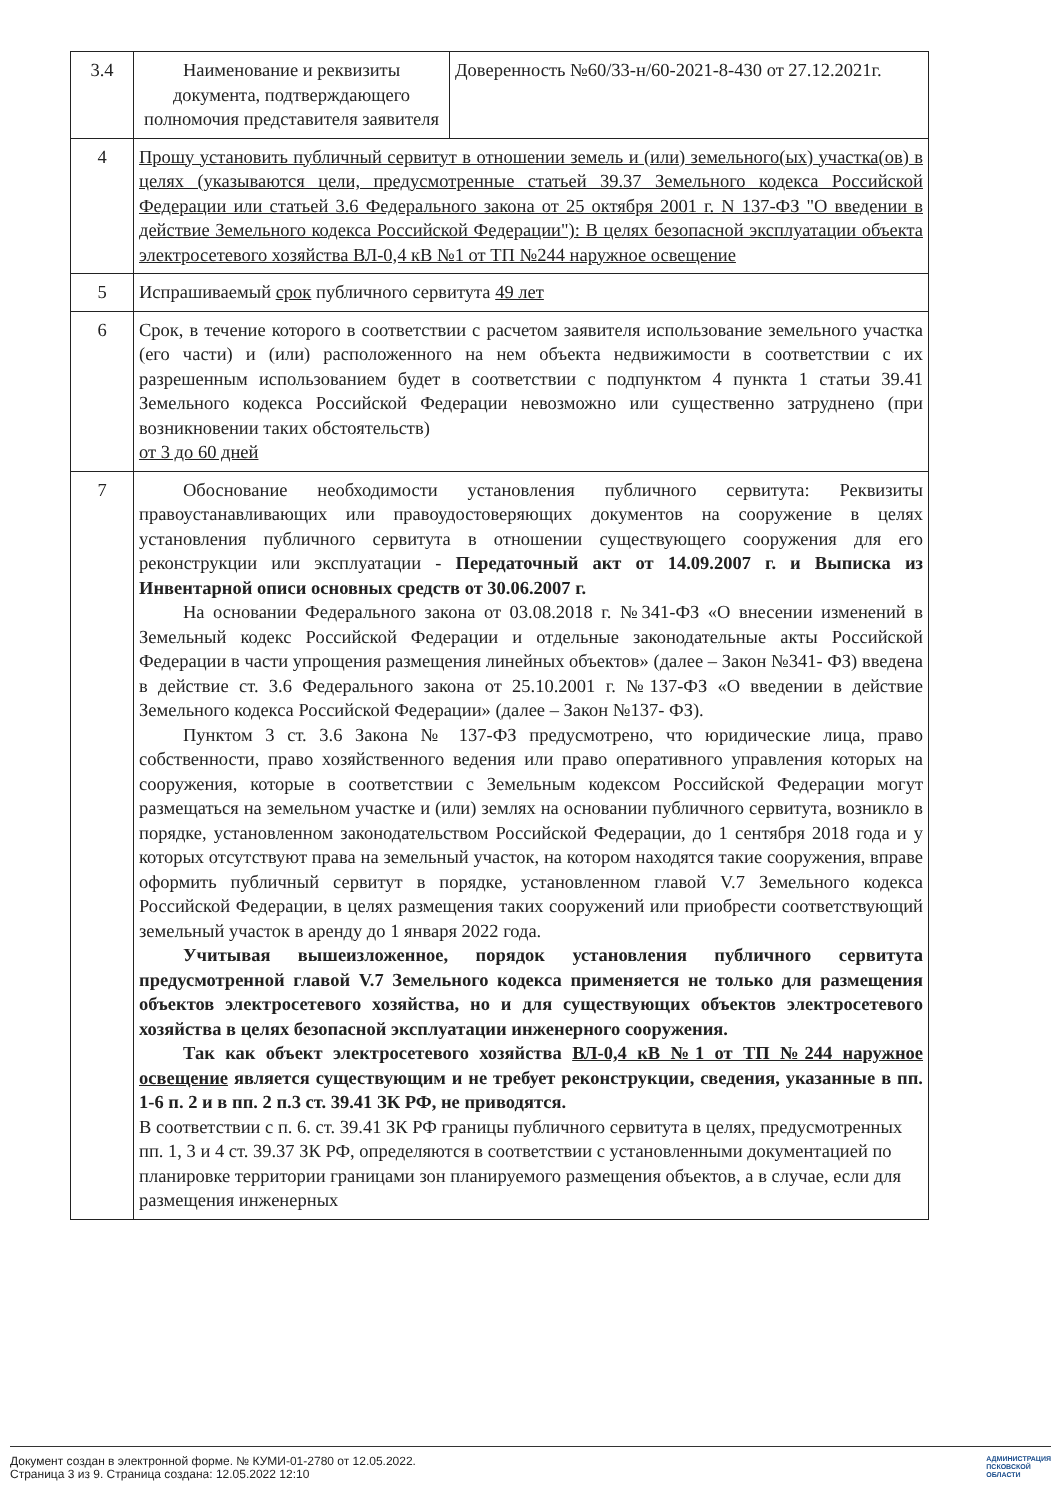| 3.4 | Наименование и реквизиты документа, подтверждающего полномочия представителя заявителя | Доверенность №60/33-н/60-2021-8-430 от 27.12.2021г. |
| 4 | Прошу установить публичный сервитут в отношении земель и (или) земельного(ых) участка(ов) в целях (указываются цели, предусмотренные статьей 39.37 Земельного кодекса Российской Федерации или статьей 3.6 Федерального закона от 25 октября 2001 г. N 137-ФЗ "О введении в действие Земельного кодекса Российской Федерации"): В целях безопасной эксплуатации объекта электросетевого хозяйства ВЛ-0,4 кВ №1 от ТП №244 наружное освещение | |
| 5 | Испрашиваемый срок публичного сервитута 49 лет | |
| 6 | Срок, в течение которого в соответствии с расчетом заявителя использование земельного участка (его части) и (или) расположенного на нем объекта недвижимости в соответствии с их разрешенным использованием будет в соответствии с подпунктом 4 пункта 1 статьи 39.41 Земельного кодекса Российской Федерации невозможно или существенно затруднено (при возникновении таких обстоятельств) от 3 до 60 дней | |
| 7 | Обоснование необходимости установления публичного сервитута: Реквизиты правоустанавливающих или правоудостоверяющих документов на сооружение в целях установления публичного сервитута в отношении существующего сооружения для его реконструкции или эксплуатации - Передаточный акт от 14.09.2007 г. и Выписка из Инвентарной описи основных средств от 30.06.2007 г. На основании Федерального закона от 03.08.2018 г. №341-ФЗ «О внесении изменений в Земельный кодекс Российской Федерации и отдельные законодательные акты Российской Федерации в части упрощения размещения линейных объектов» (далее – Закон №341- ФЗ) введена в действие ст. 3.6 Федерального закона от 25.10.2001 г. №137-ФЗ «О введении в действие Земельного кодекса Российской Федерации» (далее – Закон №137- ФЗ). Пунктом 3 ст. 3.6 Закона № 137-ФЗ предусмотрено, что юридические лица, право собственности, право хозяйственного ведения или право оперативного управления которых на сооружения, которые в соответствии с Земельным кодексом Российской Федерации могут размещаться на земельном участке и (или) землях на основании публичного сервитута, возникло в порядке, установленном законодательством Российской Федерации, до 1 сентября 2018 года и у которых отсутствуют права на земельный участок, на котором находятся такие сооружения, вправе оформить публичный сервитут в порядке, установленном главой V.7 Земельного кодекса Российской Федерации, в целях размещения таких сооружений или приобрести соответствующий земельный участок в аренду до 1 января 2022 года. Учитывая вышеизложенное, порядок установления публичного сервитута предусмотренной главой V.7 Земельного кодекса применяется не только для размещения объектов электросетевого хозяйства, но и для существующих объектов электросетевого хозяйства в целях безопасной эксплуатации инженерного сооружения. Так как объект электросетевого хозяйства ВЛ-0,4 кВ №1 от ТП №244 наружное освещение является существующим и не требует реконструкции, сведения, указанные в пп. 1-6 п. 2 и в пп. 2 п.3 ст. 39.41 ЗК РФ, не приводятся. В соответствии с п. 6. ст. 39.41 ЗК РФ границы публичного сервитута в целях, предусмотренных пп. 1, 3 и 4 ст. 39.37 ЗК РФ, определяются в соответствии с установленными документацией по планировке территории границами зон планируемого размещения объектов, а в случае, если для размещения инженерных | |
Документ создан в электронной форме. № КУМИ-01-2780 от 12.05.2022.
Страница 3 из 9. Страница создана: 12.05.2022 12:10
АДМИНИСТРАЦИЯ
ПСКОВСКОЙ
ОБЛАСТИ